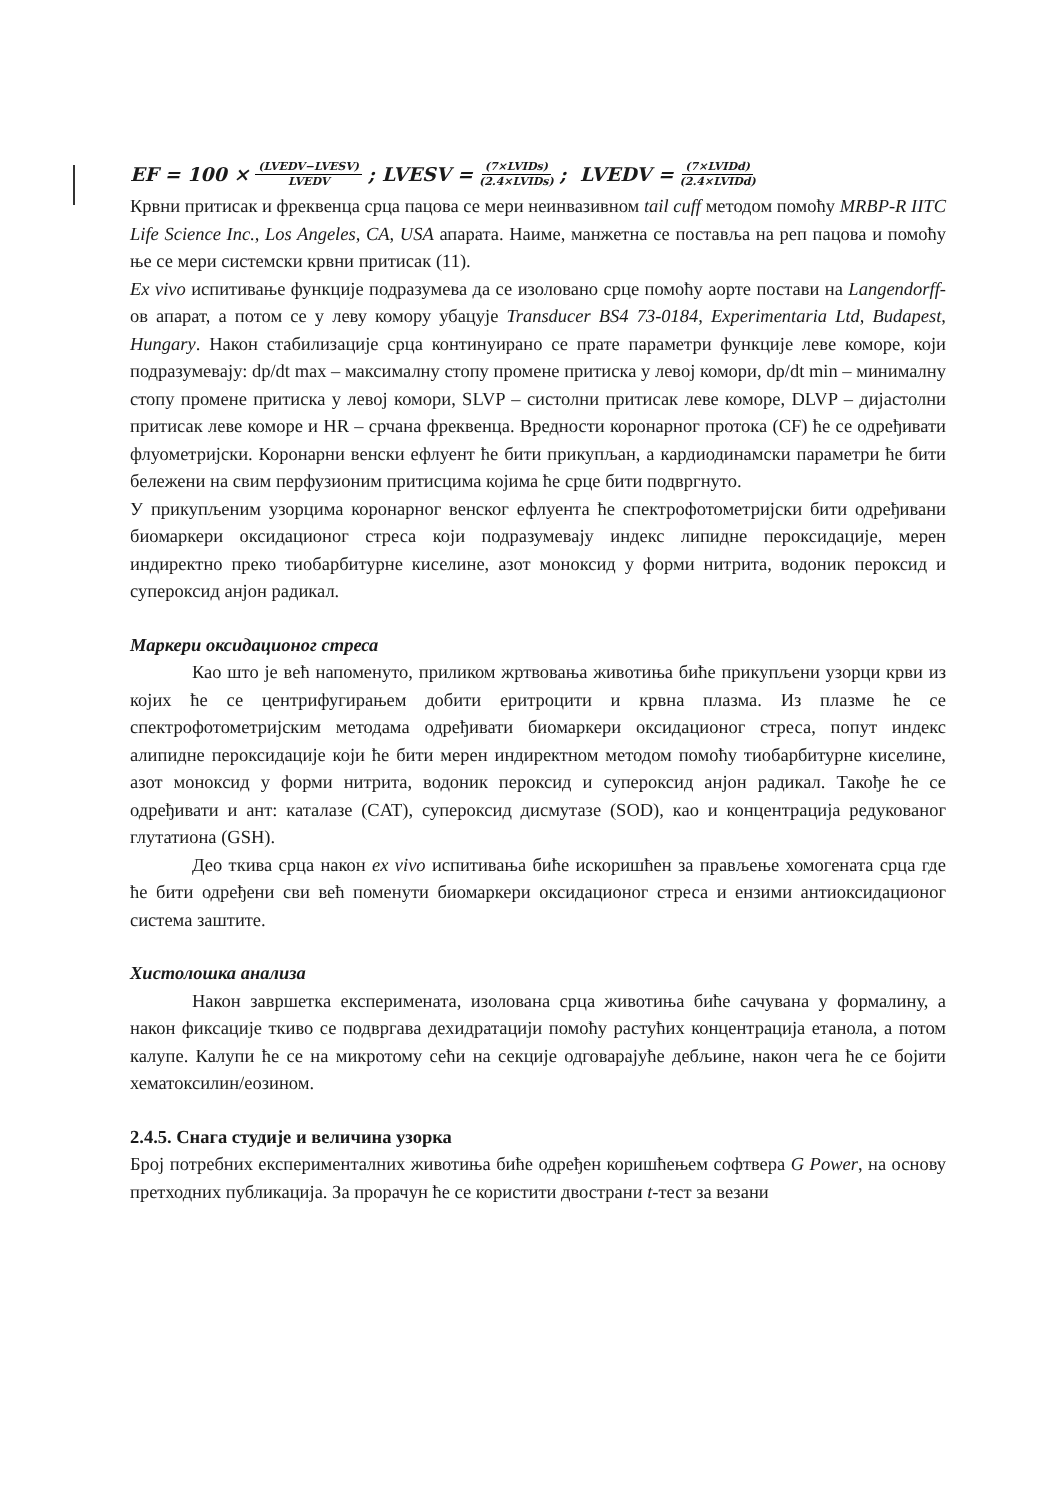EF = 100 × (LVEDV−LVESV) LVEDV ; LVESV = (7×LVIDs) (2.4×LVIDs); LVEDV = (7×LVIDd) (2.4×LVIDd)
Крвни притисак и фреквенца срца пацова се мери неинвазивном tail cuff методом помоћу MRBP-R IITC Life Science Inc., Los Angeles, CA, USA апарата. Наиме, манжетна се поставља на реп пацова и помоћу ње се мери системски крвни притисак (11).
Ex vivo испитивање функције подразумева да се изоловано срце помоћу аорте постави на Langendorff-ов апарат, а потом се у леву комору убацује Transducer BS4 73-0184, Experimentaria Ltd, Budapest, Hungary. Након стабилизације срца континуирано се прате параметри функције леве коморе, који подразумевају: dp/dt max – максималну стопу промене притиска у левој комори, dp/dt min – минималну стопу промене притиска у левој комори, SLVP – систолни притисак леве коморе, DLVP – дијастолни притисак леве коморе и HR – срчана фреквенца. Вредности коронарног протока (CF) ће се одређивати флуометријски. Коронарни венски ефлуент ће бити прикупљан, а кардиодинамски параметри ће бити бележени на свим перфузионим притисцима којима ће срце бити подвргнуто.
У прикупљеним узорцима коронарног венског ефлуента ће спектрофотометријски бити одређивани биомаркери оксидационог стреса који подразумевају индекс липидне пероксидације, мерен индиректно преко тиобарбитурне киселине, азот моноксид у форми нитрита, водоник пероксид и супероксид анјон радикал.
Маркери оксидационог стреса
Као што је већ напоменуто, приликом жртвовања животиња биће прикупљени узорци крви из којих ће се центрифугирањем добити еритроцити и крвна плазма. Из плазме ће се спектрофотометријским методама одређивати биомаркери оксидационог стреса, попут индекс алипидне пероксидације који ће бити мерен индиректном методом помоћу тиобарбитурне киселине, азот моноксид у форми нитрита, водоник пероксид и супероксид анјон радикал. Такође ће се одређивати и ант: каталазе (CAT), супероксид дисмутазе (SOD), као и концентрација редукованог глутатиона (GSH).
Део ткива срца након ex vivo испитивања биће искоришћен за прављење хомогената срца где ће бити одређени сви већ поменути биомаркери оксидационог стреса и ензими антиоксидационог система заштите.
Хистолошка анализа
Након завршетка експеримената, изолована срца животиња биће сачувана у формалину, а након фиксације ткиво се подвргава дехидратацији помоћу растућих концентрација етанола, а потом калупе. Калупи ће се на микротому сећи на секције одговарајуће дебљине, након чега ће се бојити хематоксилин/еозином.
2.4.5. Снага студије и величина узорка
Број потребних експерименталних животиња биће одређен коришћењем софтвера G Power, на основу претходних публикација. За прорачун ће се користити двострани t-тест за везани